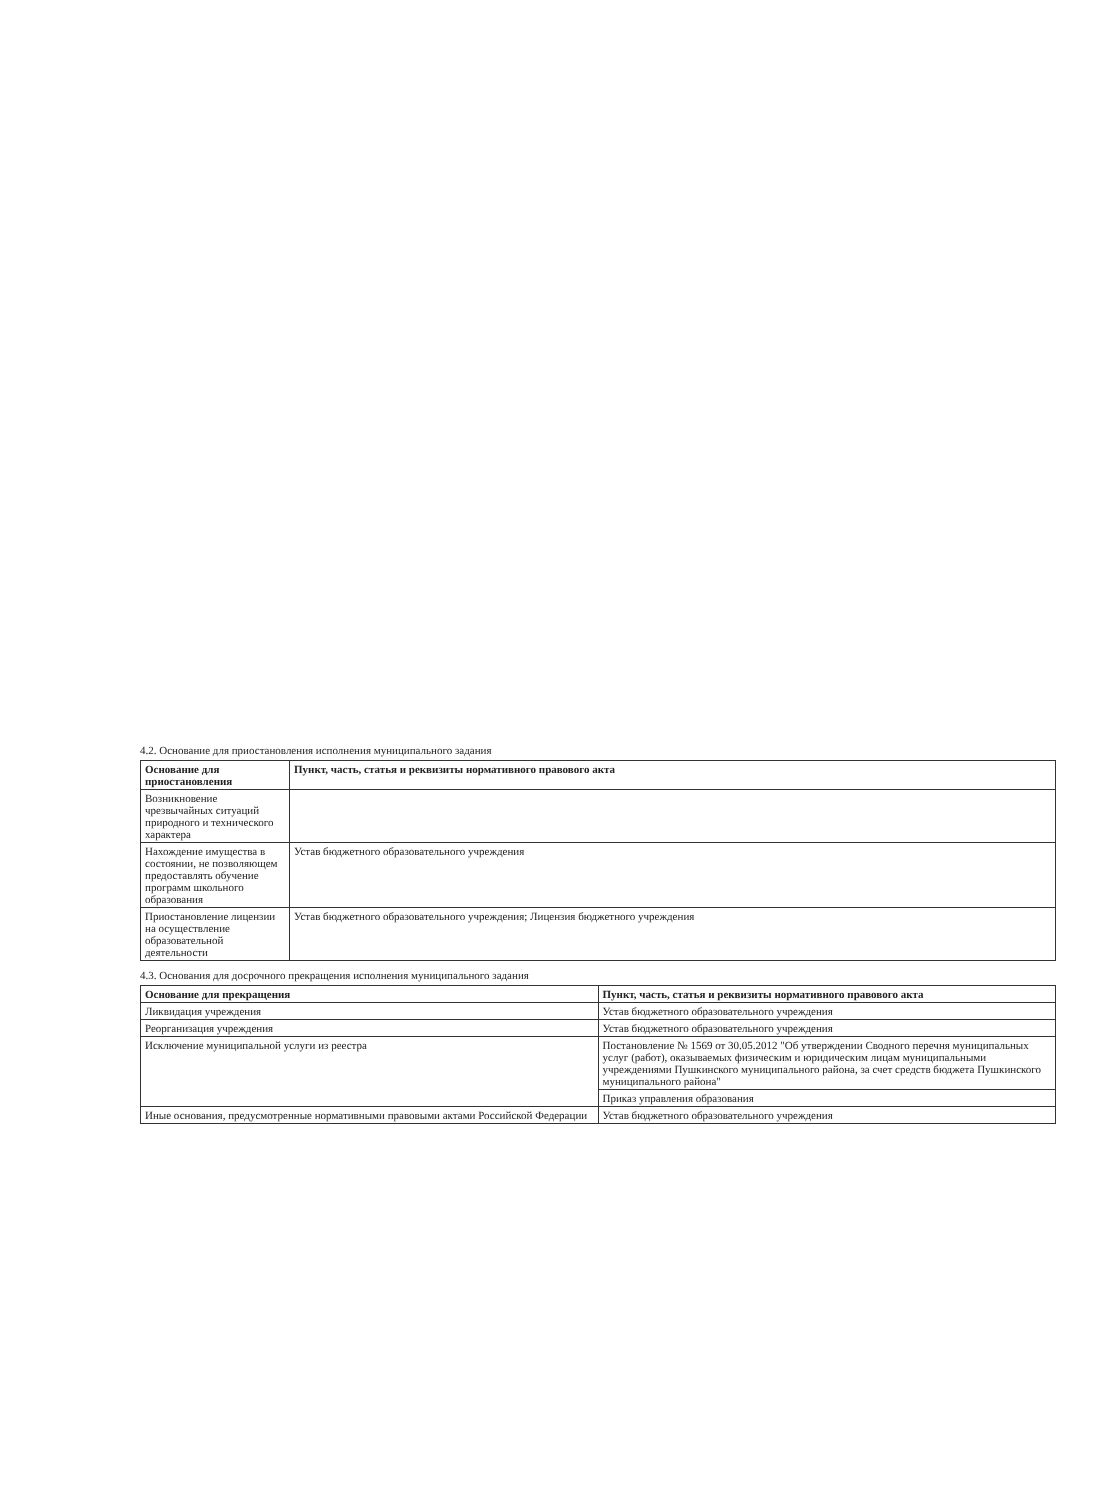4.2. Основание для приостановления исполнения муниципального задания
| Основание для приостановления | Пункт, часть, статья и реквизиты нормативного правового акта |
| --- | --- |
| Возникновение чрезвычайных ситуаций природного и технического характера | |
| Нахождение имущества в состоянии, не позволяющем предоставлять обучение программ школьного образования | Устав бюджетного образовательного учреждения |
| Приостановление лицензии на осуществление образовательной деятельности | Устав бюджетного образовательного учреждения; Лицензия бюджетного учреждения |
4.3. Основания для досрочного прекращения исполнения муниципального задания
| Основание для прекращения | Пункт, часть, статья и реквизиты нормативного правового акта |
| --- | --- |
| Ликвидация учреждения | Устав бюджетного образовательного учреждения |
| Реорганизация учреждения | Устав бюджетного образовательного учреждения |
| Исключение муниципальной услуги из реестра | Постановление № 1569 от 30.05.2012 "Об утверждении Сводного перечня муниципальных услуг (работ), оказываемых физическим и юридическим лицам муниципальными учреждениями Пушкинского муниципального района, за счет средств бюджета Пушкинского муниципального района" |
| | Приказ управления образования |
| Иные основания, предусмотренные нормативными правовыми актами Российской Федерации | Устав бюджетного образовательного учреждения |